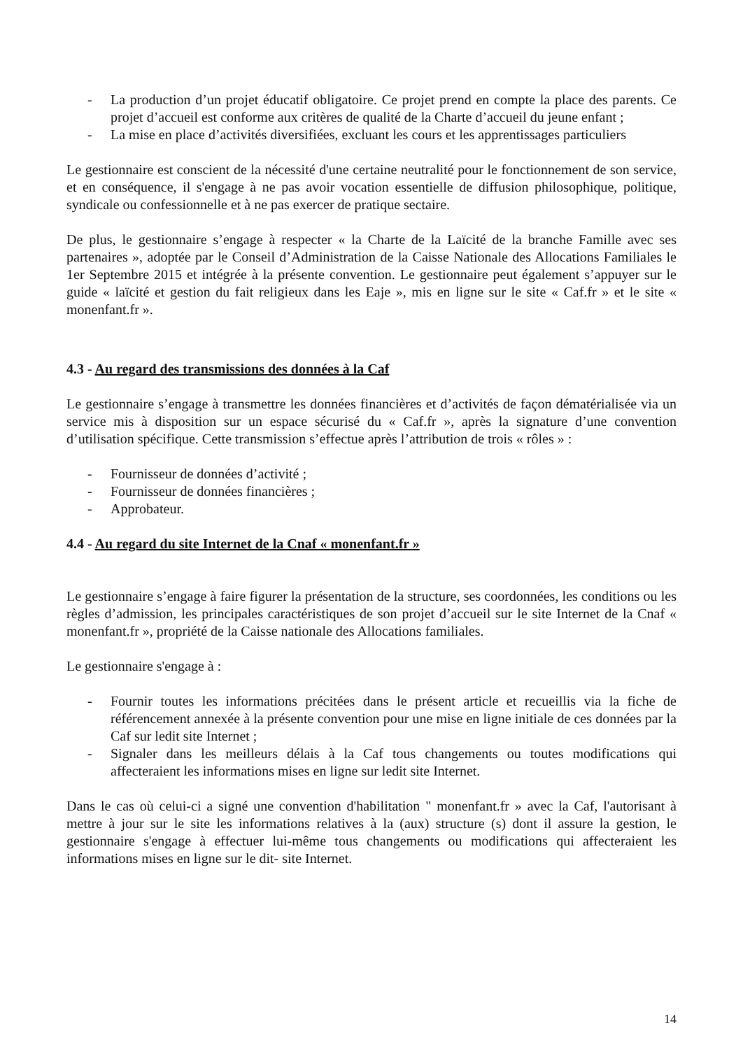- La production d’un projet éducatif obligatoire. Ce projet prend en compte la place des parents. Ce projet d’accueil est conforme aux critères de qualité de la Charte d’accueil du jeune enfant ;
- La mise en place d’activités diversifiées, excluant les cours et les apprentissages particuliers
Le gestionnaire est conscient de la nécessité d'une certaine neutralité pour le fonctionnement de son service, et en conséquence, il s'engage à ne pas avoir vocation essentielle de diffusion philosophique, politique, syndicale ou confessionnelle et à ne pas exercer de pratique sectaire.
De plus, le gestionnaire s’engage à respecter « la Charte de la Laïcité de la branche Famille avec ses partenaires », adoptée par le Conseil d’Administration de la Caisse Nationale des Allocations Familiales le 1er Septembre 2015 et intégrée à la présente convention. Le gestionnaire peut également s’appuyer sur le guide « laïcité et gestion du fait religieux dans les Eaje », mis en ligne sur le site « Caf.fr » et le site « monenfant.fr ».
4.3 - Au regard des transmissions des données à la Caf
Le gestionnaire s’engage à transmettre les données financières et d’activités de façon dématérialisée via un service mis à disposition sur un espace sécurisé du « Caf.fr », après la signature d’une convention d’utilisation spécifique. Cette transmission s’effectue après l’attribution de trois « rôles » :
- Fournisseur de données d’activité ;
- Fournisseur de données financières ;
- Approbateur.
4.4 - Au regard du site Internet de la Cnaf « monenfant.fr »
Le gestionnaire s’engage à faire figurer la présentation de la structure, ses coordonnées, les conditions ou les règles d’admission, les principales caractéristiques de son projet d’accueil sur le site Internet de la Cnaf « monenfant.fr », propriété de la Caisse nationale des Allocations familiales.
Le gestionnaire s'engage à :
- Fournir toutes les informations précitées dans le présent article et recueillis via la fiche de référencement annexée à la présente convention pour une mise en ligne initiale de ces données par la Caf sur ledit site Internet ;
- Signaler dans les meilleurs délais à la Caf tous changements ou toutes modifications qui affecteraient les informations mises en ligne sur ledit site Internet.
Dans le cas où celui-ci a signé une convention d'habilitation " monenfant.fr » avec la Caf, l'autorisant à mettre à jour sur le site les informations relatives à la (aux) structure (s) dont il assure la gestion, le gestionnaire s'engage à effectuer lui-même tous changements ou modifications qui affecteraient les informations mises en ligne sur le dit- site Internet.
14